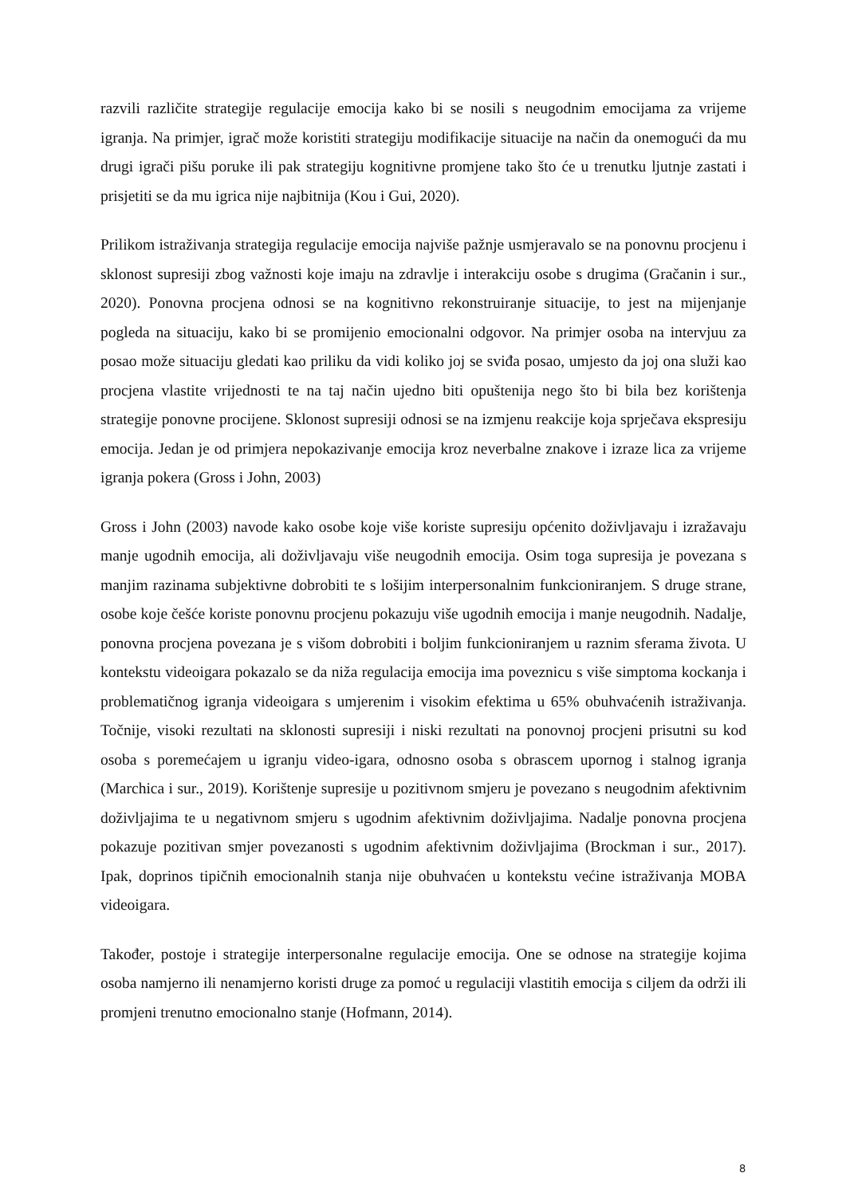razvili različite strategije regulacije emocija kako bi se nosili s neugodnim emocijama za vrijeme igranja. Na primjer, igrač može koristiti strategiju modifikacije situacije na način da onemogući da mu drugi igrači pišu poruke ili pak strategiju kognitivne promjene tako što će u trenutku ljutnje zastati i prisjetiti se da mu igrica nije najbitnija (Kou i Gui, 2020).
Prilikom istraživanja strategija regulacije emocija najviše pažnje usmjeravalo se na ponovnu procjenu i sklonost supresiji zbog važnosti koje imaju na zdravlje i interakciju osobe s drugima (Gračanin i sur., 2020). Ponovna procjena odnosi se na kognitivno rekonstruiranje situacije, to jest na mijenjanje pogleda na situaciju, kako bi se promijenio emocionalni odgovor. Na primjer osoba na intervjuu za posao može situaciju gledati kao priliku da vidi koliko joj se sviđa posao, umjesto da joj ona služi kao procjena vlastite vrijednosti te na taj način ujedno biti opuštenija nego što bi bila bez korištenja strategije ponovne procijene. Sklonost supresiji odnosi se na izmjenu reakcije koja sprječava ekspresiju emocija. Jedan je od primjera nepokazivanje emocija kroz neverbalne znakove i izraze lica za vrijeme igranja pokera (Gross i John, 2003)
Gross i John (2003) navode kako osobe koje više koriste supresiju općenito doživljavaju i izražavaju manje ugodnih emocija, ali doživljavaju više neugodnih emocija. Osim toga supresija je povezana s manjim razinama subjektivne dobrobiti te s lošijim interpersonalnim funkcioniranjem. S druge strane, osobe koje češće koriste ponovnu procjenu pokazuju više ugodnih emocija i manje neugodnih. Nadalje, ponovna procjena povezana je s višom dobrobiti i boljim funkcioniranjem u raznim sferama života. U kontekstu videoigara pokazalo se da niža regulacija emocija ima poveznicu s više simptoma kockanja i problematičnog igranja videoigara s umjerenim i visokim efektima u 65% obuhvaćenih istraživanja. Točnije, visoki rezultati na sklonosti supresiji i niski rezultati na ponovnoj procjeni prisutni su kod osoba s poremećajem u igranju video-igara, odnosno osoba s obrascem upornog i stalnog igranja (Marchica i sur., 2019). Korištenje supresije u pozitivnom smjeru je povezano s neugodnim afektivnim doživljajima te u negativnom smjeru s ugodnim afektivnim doživljajima. Nadalje ponovna procjena pokazuje pozitivan smjer povezanosti s ugodnim afektivnim doživljajima (Brockman i sur., 2017). Ipak, doprinos tipičnih emocionalnih stanja nije obuhvaćen u kontekstu većine istraživanja MOBA videoigara.
Također, postoje i strategije interpersonalne regulacije emocija. One se odnose na strategije kojima osoba namjerno ili nenamjerno koristi druge za pomoć u regulaciji vlastitih emocija s ciljem da održi ili promjeni trenutno emocionalno stanje (Hofmann, 2014).
8